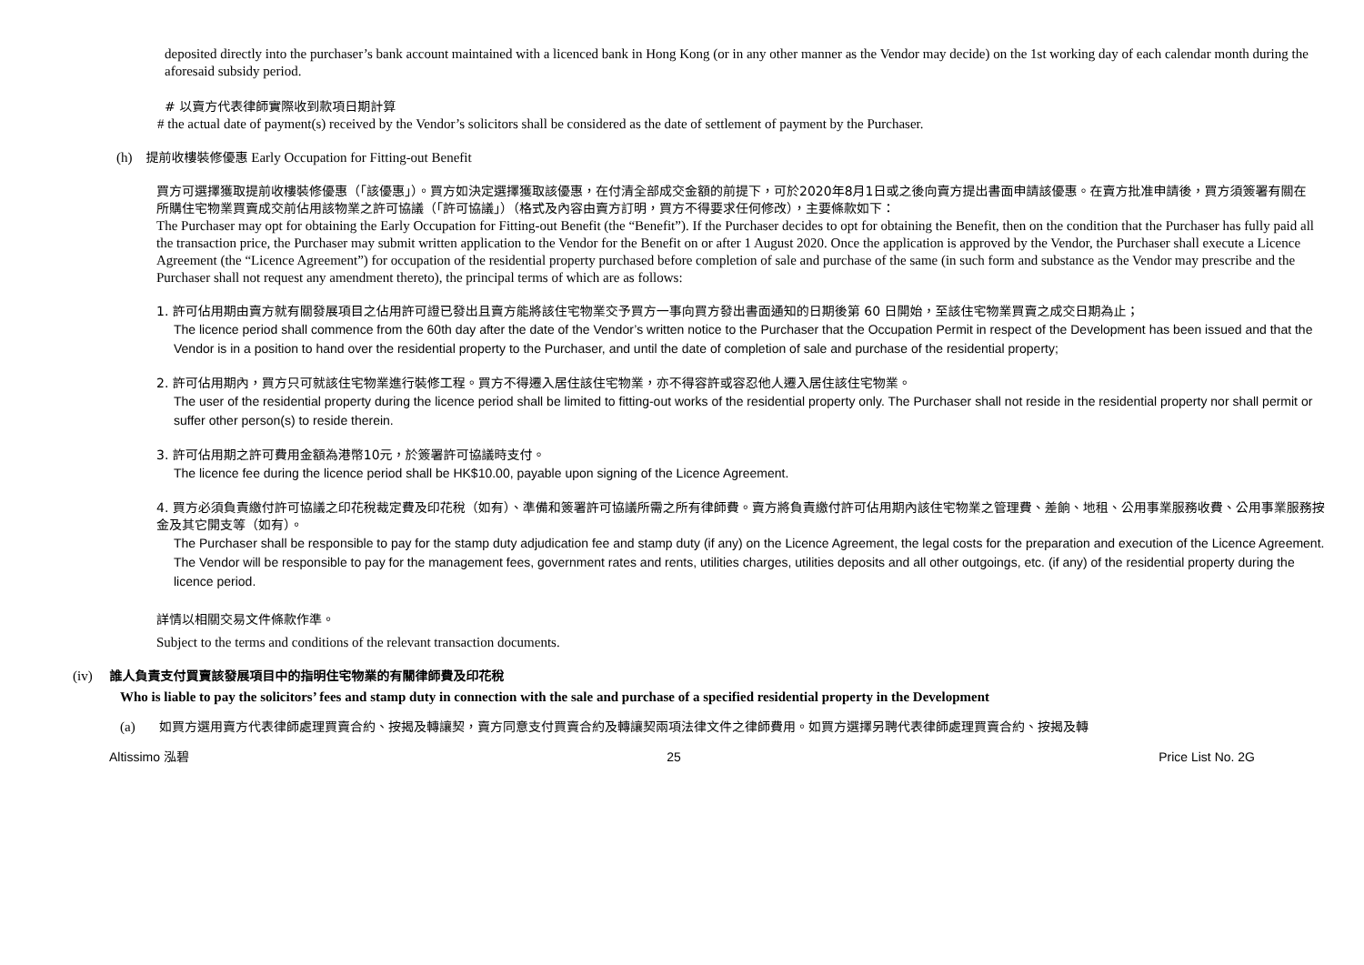deposited directly into the purchaser’s bank account maintained with a licenced bank in Hong Kong (or in any other manner as the Vendor may decide) on the 1st working day of each calendar month during the aforesaid subsidy period.
# 以賣方代表律師實際收到款項日期計算
# the actual date of payment(s) received by the Vendor’s solicitors shall be considered as the date of settlement of payment by the Purchaser.
(h) 提前收樓裝修優惠 Early Occupation for Fitting-out Benefit
買方可選擇獲取提前收樓裝修優惠（「該優惠」）。買方如決定選擇獲取該優惠，在付清全部成交金額的前提下，可於2020年8月1日或之後向賣方提出書面申請該優惠。在賣方批准申請後，買方須簽署有關在所購住宅物業買賣成交前佔用該物業之許可協議（「許可協議」）（格式及內容由賣方訂明，買方不得要求任何修改），主要條款如下：
The Purchaser may opt for obtaining the Early Occupation for Fitting-out Benefit (the “Benefit”). If the Purchaser decides to opt for obtaining the Benefit, then on the condition that the Purchaser has fully paid all the transaction price, the Purchaser may submit written application to the Vendor for the Benefit on or after 1 August 2020. Once the application is approved by the Vendor, the Purchaser shall execute a Licence Agreement (the “Licence Agreement”) for occupation of the residential property purchased before completion of sale and purchase of the same (in such form and substance as the Vendor may prescribe and the Purchaser shall not request any amendment thereto), the principal terms of which are as follows:
1. 許可佔用期由賣方就有關發展項目之佔用許可證已發出且賣方能將該住宅物業交予買方一事向買方發出書面通知的日期後第 60 日開始，至該住宅物業買賣之成交日期為止；
The licence period shall commence from the 60th day after the date of the Vendor’s written notice to the Purchaser that the Occupation Permit in respect of the Development has been issued and that the Vendor is in a position to hand over the residential property to the Purchaser, and until the date of completion of sale and purchase of the residential property;
2. 許可佔用期內，買方只可就該住宅物業進行裝修工程。買方不得遷入居住該住宅物業，亦不得容許或容忍他人遷入居住該住宅物業。
The user of the residential property during the licence period shall be limited to fitting-out works of the residential property only. The Purchaser shall not reside in the residential property nor shall permit or suffer other person(s) to reside therein.
3. 許可佔用期之許可費用金額為港幣10元，於簽署許可協議時支付。
The licence fee during the licence period shall be HK$10.00, payable upon signing of the Licence Agreement.
4. 買方必須負責繳付許可協議之印花稅裁定費及印花稅（如有）、準備和簽署許可協議所需之所有律師費。賣方將負責繳付許可佔用期內該住宅物業之管理費、差餉、地租、公用事業服務收費、公用事業服務按金及其它開支等（如有）。
The Purchaser shall be responsible to pay for the stamp duty adjudication fee and stamp duty (if any) on the Licence Agreement, the legal costs for the preparation and execution of the Licence Agreement. The Vendor will be responsible to pay for the management fees, government rates and rents, utilities charges, utilities deposits and all other outgoings, etc. (if any) of the residential property during the licence period.
詳情以相關交易文件條款作準。
Subject to the terms and conditions of the relevant transaction documents.
(iv) 誰人負責支付買賣該發展項目中的指明住宅物業的有關律師費及印花稅
Who is liable to pay the solicitors’ fees and stamp duty in connection with the sale and purchase of a specified residential property in the Development
(a) 如買方選用賣方代表律師處理買賣合約、按揭及轉讓契，賣方同意支付買賣合約及轉讓契兩項法律文件之律師費用。如買方選擇另聘代表律師處理買賣合約、按揭及轉
Altissimo 泓碧 25 Price List No. 2G